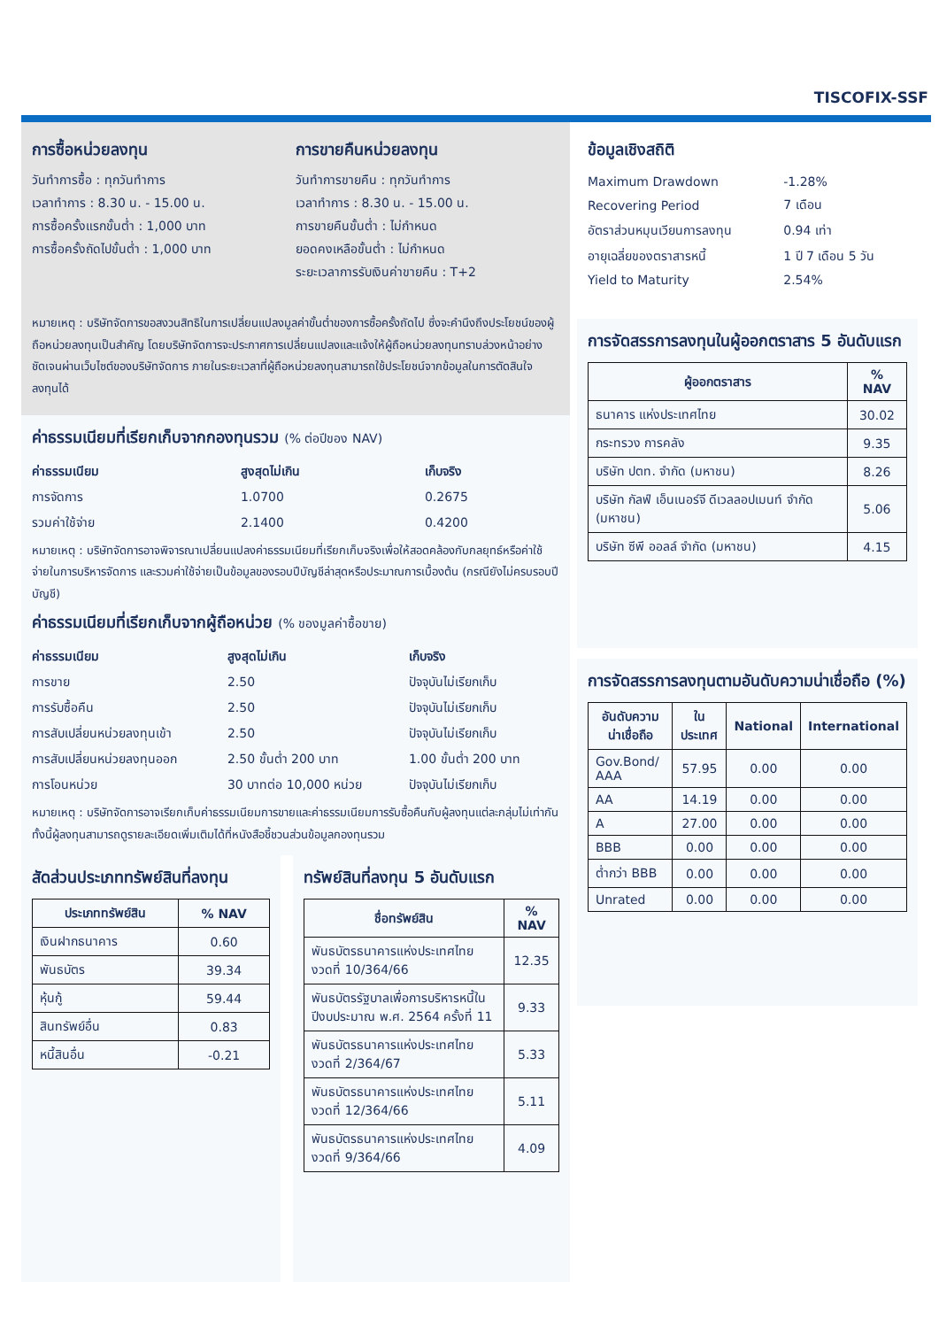TISCOFIX-SSF
การซื้อหน่วยลงทุน
วันทำการซื้อ : ทุกวันทำการ
เวลาทำการ : 8.30 น. - 15.00 น.
การซื้อครั้งแรกขั้นต่ำ : 1,000 บาท
การซื้อครั้งถัดไปขั้นต่ำ : 1,000 บาท
การขายคืนหน่วยลงทุน
วันทำการขายคืน : ทุกวันทำการ
เวลาทำการ : 8.30 น. - 15.00 น.
การขายคืนขั้นต่ำ : ไม่กำหนด
ยอดคงเหลือขั้นต่ำ : ไม่กำหนด
ระยะเวลาการรับเงินค่าขายคืน : T+2
หมายเหตุ : บริษัทจัดการขอสงวนสิทธิในการเปลี่ยนแปลงมูลค่าขั้นต่ำของการซื้อครั้งถัดไป ซึ่งจะคำนึงถึงประโยชน์ของผู้ถือหน่วยลงทุนเป็นสำคัญ โดยบริษัทจัดการจะประกาศการเปลี่ยนแปลงและแจ้งให้ผู้ถือหน่วยลงทุนทราบล่วงหน้าอย่างชัดเจนผ่านเว็บไซต์ของบริษัทจัดการ ภายในระยะเวลาที่ผู้ถือหน่วยลงทุนสามารถใช้ประโยชน์จากข้อมูลในการตัดสินใจลงทุนได้
ค่าธรรมเนียมที่เรียกเก็บจากกองทุนรวม (% ต่อปีของ NAV)
| ค่าธรรมเนียม | สูงสุดไม่เกิน | เก็บจริง |
| --- | --- | --- |
| การจัดการ | 1.0700 | 0.2675 |
| รวมค่าใช้จ่าย | 2.1400 | 0.4200 |
หมายเหตุ : บริษัทจัดการอาจพิจารณาเปลี่ยนแปลงค่าธรรมเนียมที่เรียกเก็บจริงเพื่อให้สอดคล้องกับกลยุทธ์หรือค่าใช้จ่ายในการบริหารจัดการ และรวมค่าใช้จ่ายเป็นข้อมูลของรอบปีบัญชีล่าสุดหรือประมาณการเบื้องต้น (กรณียังไม่ครบรอบปีบัญชี)
ค่าธรรมเนียมที่เรียกเก็บจากผู้ถือหน่วย (% ของมูลค่าซื้อขาย)
| ค่าธรรมเนียม | สูงสุดไม่เกิน | เก็บจริง |
| --- | --- | --- |
| การขาย | 2.50 | ปัจจุบันไม่เรียกเก็บ |
| การรับซื้อคืน | 2.50 | ปัจจุบันไม่เรียกเก็บ |
| การสับเปลี่ยนหน่วยลงทุนเข้า | 2.50 | ปัจจุบันไม่เรียกเก็บ |
| การสับเปลี่ยนหน่วยลงทุนออก | 2.50 ขั้นต่ำ 200 บาท | 1.00 ขั้นต่ำ 200 บาท |
| การโอนหน่วย | 30 บาทต่อ 10,000 หน่วย | ปัจจุบันไม่เรียกเก็บ |
หมายเหตุ : บริษัทจัดการอาจเรียกเก็บค่าธรรมเนียมการขายและค่าธรรมเนียมการรับซื้อคืนกับผู้ลงทุนแต่ละกลุ่มไม่เท่ากัน ทั้งนี้ผู้ลงทุนสามารถดูรายละเอียดเพิ่มเติมได้ที่หนังสือชี้ชวนส่วนข้อมูลกองทุนรวม
สัดส่วนประเภททรัพย์สินที่ลงทุน
| ประเภททรัพย์สิน | % NAV |
| --- | --- |
| เงินฝากธนาคาร | 0.60 |
| พันธบัตร | 39.34 |
| หุ้นกู้ | 59.44 |
| สินทรัพย์อื่น | 0.83 |
| หนี้สินอื่น | -0.21 |
ทรัพย์สินที่ลงทุน 5 อันดับแรก
| ชื่อทรัพย์สิน | % NAV |
| --- | --- |
| พันธบัตรธนาคารแห่งประเทศไทย งวดที่ 10/364/66 | 12.35 |
| พันธบัตรรัฐบาลเพื่อการบริหารหนี้ในปีงบประมาณ พ.ศ. 2564 ครั้งที่ 11 | 9.33 |
| พันธบัตรธนาคารแห่งประเทศไทย งวดที่ 2/364/67 | 5.33 |
| พันธบัตรธนาคารแห่งประเทศไทย งวดที่ 12/364/66 | 5.11 |
| พันธบัตรธนาคารแห่งประเทศไทย งวดที่ 9/364/66 | 4.09 |
ข้อมูลเชิงสถิติ
| Maximum Drawdown | -1.28% |
| Recovering Period | 7 เดือน |
| อัตราส่วนหมุนเวียนการลงทุน | 0.94 เท่า |
| อายุเฉลี่ยของตราสารหนี้ | 1 ปี 7 เดือน 5 วัน |
| Yield to Maturity | 2.54% |
การจัดสรรการลงทุนในผู้ออกตราสาร 5 อันดับแรก
| ผู้ออกตราสาร | % NAV |
| --- | --- |
| ธนาคาร แห่งประเทศไทย | 30.02 |
| กระทรวง การคลัง | 9.35 |
| บริษัท ปตท. จำกัด (มหาชน) | 8.26 |
| บริษัท กัลฟ์ เอ็นเนอร์จี ดีเวลลอปเมนท์ จำกัด (มหาชน) | 5.06 |
| บริษัท ซีพี ออลล์ จำกัด (มหาชน) | 4.15 |
การจัดสรรการลงทุนตามอันดับความน่าเชื่อถือ (%)
| อันดับความน่าเชื่อถือ | ในประเทศ | National | International |
| --- | --- | --- | --- |
| Gov.Bond/ AAA | 57.95 | 0.00 | 0.00 |
| AA | 14.19 | 0.00 | 0.00 |
| A | 27.00 | 0.00 | 0.00 |
| BBB | 0.00 | 0.00 | 0.00 |
| ต่ำกว่า BBB | 0.00 | 0.00 | 0.00 |
| Unrated | 0.00 | 0.00 | 0.00 |